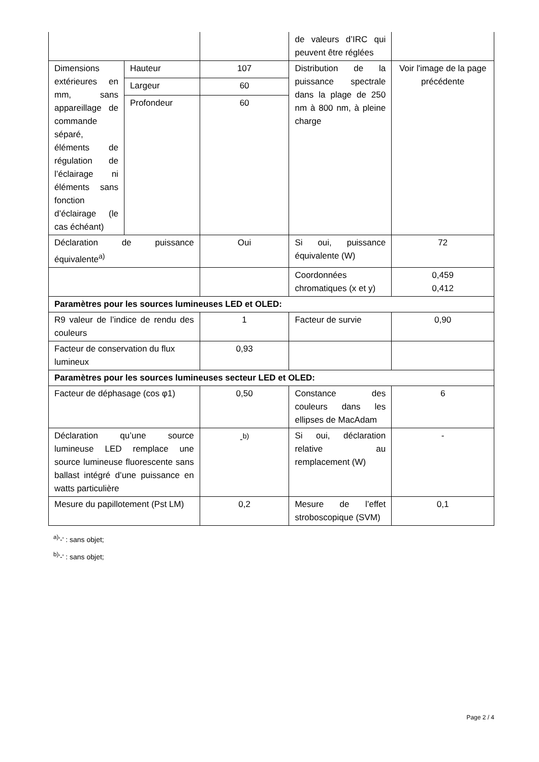| | | | de valeurs d’IRC qui peuvent être réglées | |
| Dimensions extérieures en mm, sans appareillage de commande séparé, éléments de régulation de l’éclairage ni éléments sans fonction d’éclairage (le cas échéant) | Hauteur | 107 | Distribution de la puissance spectrale dans la plage de 250 nm à 800 nm, à pleine charge | Voir l'image de la page précédente |
| | Largeur | 60 | | |
| | Profondeur | 60 | | |
| Déclaration de puissance équivalente<sup>a)</sup> | | Oui | Si oui, puissance équivalente (W) | 72 |
| | | | Coordonnées chromatiques (x et y) | 0,459 0,412 |
| Paramètres pour les sources lumineuses LED et OLED: | | | | |
| R9 valeur de l’indice de rendu des couleurs | | 1 | Facteur de survie | 0,90 |
| Facteur de conservation du flux lumineux | | 0,93 | | |
| Paramètres pour les sources lumineuses secteur LED et OLED: | | | | |
| Facteur de déphasage (cos φ1) | | 0,50 | Constance des couleurs dans les ellipses de MacAdam | 6 |
| Déclaration qu’une source lumineuse LED remplace une source lumineuse fluorescente sans ballast intégré d’une puissance en watts particulière | | -<sup>b)</sup> | Si oui, déclaration relative au remplacement (W) | - |
| Mesure du papillotement (Pst LM) | | 0,2 | Mesure de l’effet stroboscopique (SVM) | 0,1 |
<sup>a)</sup> '-' : sans objet;
<sup>b)</sup> '-' : sans objet;
Page 2 / 4